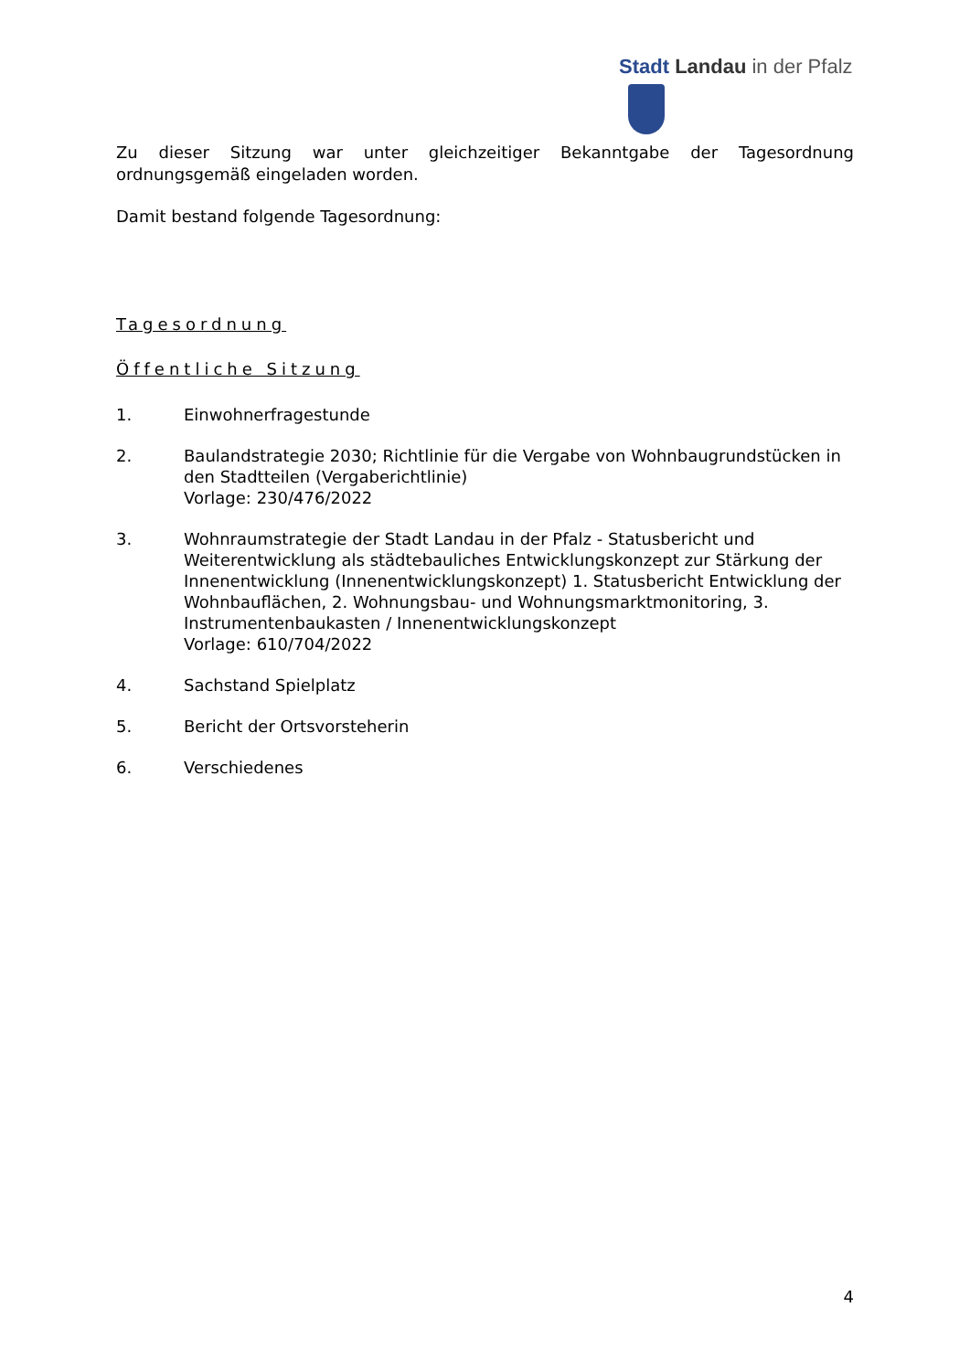Stadt Landau in der Pfalz
Zu dieser Sitzung war unter gleichzeitiger Bekanntgabe der Tagesordnung
ordnungsgemäß eingeladen worden.
Damit bestand folgende Tagesordnung:
Tagesordnung
Öffentliche Sitzung
1. Einwohnerfragestunde
2. Baulandstrategie 2030; Richtlinie für die Vergabe von Wohnbaugrundstücken in den Stadtteilen (Vergaberichtlinie)
Vorlage: 230/476/2022
3. Wohnraumstrategie der Stadt Landau in der Pfalz - Statusbericht und Weiterentwicklung als städtebauliches Entwicklungskonzept zur Stärkung der Innenentwicklung (Innenentwicklungskonzept) 1. Statusbericht Entwicklung der Wohnbauflächen, 2. Wohnungsbau- und Wohnungsmarktmonitoring, 3. Instrumentenbaukasten / Innenentwicklungskonzept
Vorlage: 610/704/2022
4. Sachstand Spielplatz
5. Bericht der Ortsvorsteherin
6. Verschiedenes
4